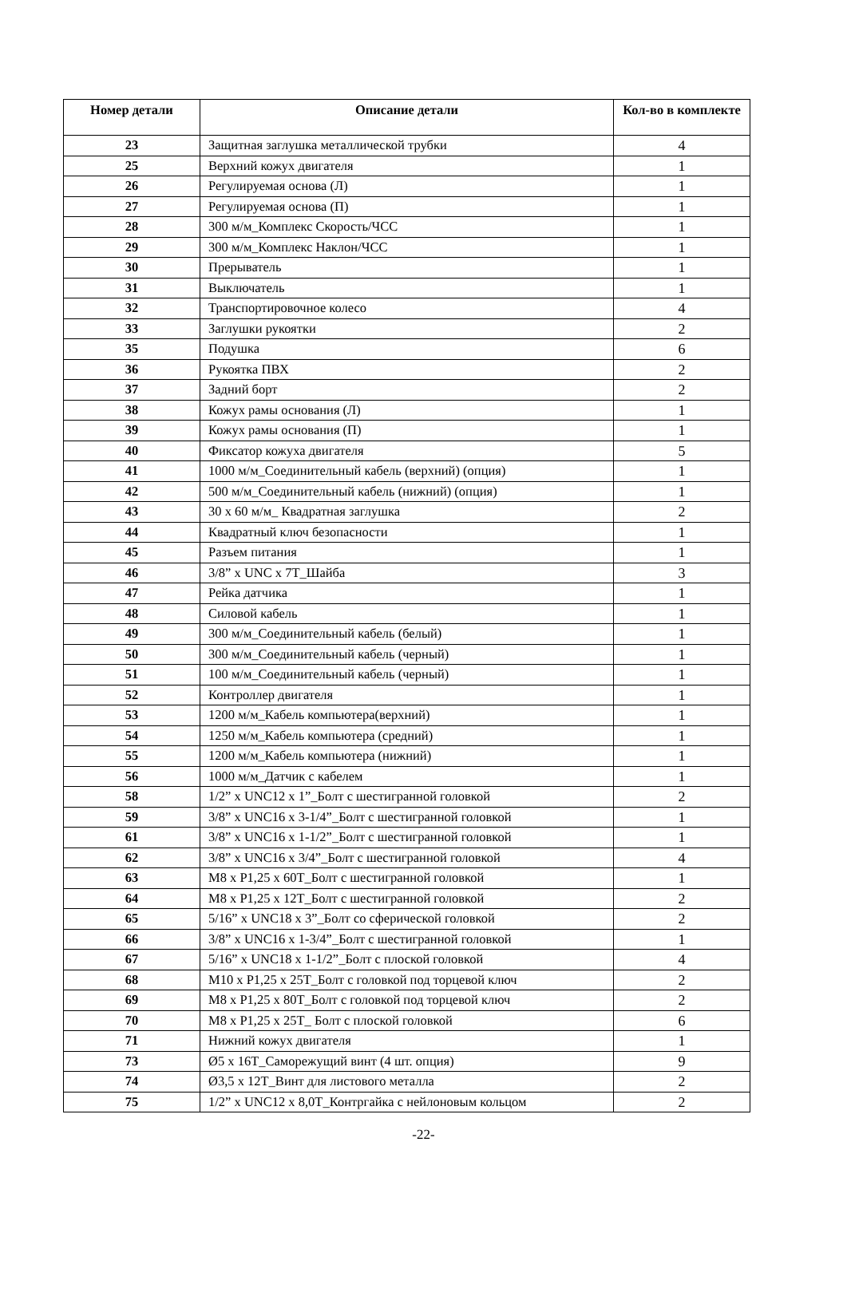| Номер детали | Описание детали | Кол-во в комплекте |
| --- | --- | --- |
| 23 | Защитная заглушка металлической трубки | 4 |
| 25 | Верхний кожух двигателя | 1 |
| 26 | Регулируемая основа (Л) | 1 |
| 27 | Регулируемая основа (П) | 1 |
| 28 | 300 м/м_Комплекс Скорость/ЧСС | 1 |
| 29 | 300 м/м_Комплекс Наклон/ЧСС | 1 |
| 30 | Прерыватель | 1 |
| 31 | Выключатель | 1 |
| 32 | Транспортировочное колесо | 4 |
| 33 | Заглушки рукоятки | 2 |
| 35 | Подушка | 6 |
| 36 | Рукоятка ПВХ | 2 |
| 37 | Задний борт | 2 |
| 38 | Кожух рамы основания (Л) | 1 |
| 39 | Кожух рамы основания (П) | 1 |
| 40 | Фиксатор кожуха двигателя | 5 |
| 41 | 1000 м/м_Соединительный кабель (верхний) (опция) | 1 |
| 42 | 500 м/м_Соединительный кабель (нижний) (опция) | 1 |
| 43 | 30 x 60 м/м_ Квадратная заглушка | 2 |
| 44 | Квадратный ключ безопасности | 1 |
| 45 | Разъем питания | 1 |
| 46 | 3/8” x UNC x 7T_Шайба | 3 |
| 47 | Рейка датчика | 1 |
| 48 | Силовой кабель | 1 |
| 49 | 300 м/м_Соединительный кабель (белый) | 1 |
| 50 | 300 м/м_Соединительный кабель (черный) | 1 |
| 51 | 100 м/м_Соединительный кабель (черный) | 1 |
| 52 | Контроллер двигателя | 1 |
| 53 | 1200 м/м_Кабель компьютера(верхний) | 1 |
| 54 | 1250 м/м_Кабель компьютера (средний) | 1 |
| 55 | 1200 м/м_Кабель компьютера (нижний) | 1 |
| 56 | 1000 м/м_Датчик с кабелем | 1 |
| 58 | 1/2” x UNC12 x 1”_Болт с шестигранной головкой | 2 |
| 59 | 3/8” x UNC16 x 3-1/4”_Болт с шестигранной головкой | 1 |
| 61 | 3/8” x UNC16 x 1-1/2”_Болт с шестигранной головкой | 1 |
| 62 | 3/8” x UNC16 x 3/4”_Болт с шестигранной головкой | 4 |
| 63 | M8 x P1,25 x 60T_Болт с шестигранной головкой | 1 |
| 64 | M8 x P1,25 x 12T_Болт с шестигранной головкой | 2 |
| 65 | 5/16” x UNC18 x 3”_Болт со сферической головкой | 2 |
| 66 | 3/8” x UNC16 x 1-3/4”_Болт с шестигранной головкой | 1 |
| 67 | 5/16” x UNC18 x 1-1/2”_Болт с плоской головкой | 4 |
| 68 | M10 x P1,25 x 25T_Болт с головкой под торцевой ключ | 2 |
| 69 | M8 x P1,25 x 80T_Болт с головкой под торцевой ключ | 2 |
| 70 | M8 x P1,25 x 25T_ Болт с плоской головкой | 6 |
| 71 | Нижний кожух двигателя | 1 |
| 73 | Ø5 x 16T_Саморежущий винт (4 шт. опция) | 9 |
| 74 | Ø3,5 x 12T_Винт для листового металла | 2 |
| 75 | 1/2” x UNC12 x 8,0T_Контргайка с нейлоновым кольцом | 2 |
-22-